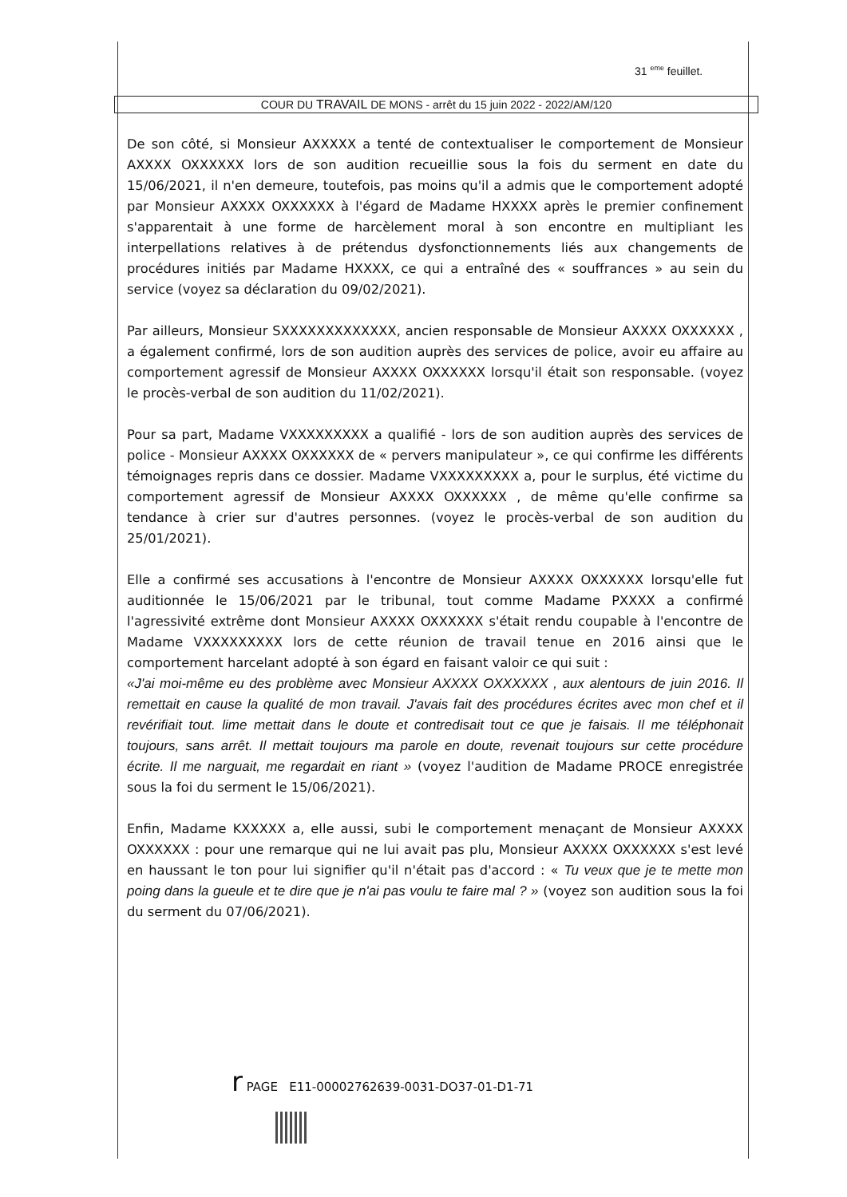31 <sup>eme</sup> feuillet.
COUR DU TRAVAIL DE MONS - arrêt du 15 juin 2022 - 2022/AM/120
De son côté, si Monsieur AXXXXX a tenté de contextualiser le comportement de Monsieur AXXXX OXXXXXX lors de son audition recueillie sous la fois du serment en date du 15/06/2021, il n'en demeure, toutefois, pas moins qu'il a admis que le comportement adopté par Monsieur AXXXX OXXXXXX à l'égard de Madame HXXXX après le premier confinement s'apparentait à une forme de harcèlement moral à son encontre en multipliant les interpellations relatives à de prétendus dysfonctionnements liés aux changements de procédures initiés par Madame HXXXX, ce qui a entraîné des « souffrances » au sein du service (voyez sa déclaration du 09/02/2021).
Par ailleurs, Monsieur SXXXXXXXXXXXXX, ancien responsable de Monsieur AXXXX OXXXXXX , a également confirmé, lors de son audition auprès des services de police, avoir eu affaire au comportement agressif de Monsieur AXXXX OXXXXXX lorsqu'il était son responsable. (voyez le procès-verbal de son audition du 11/02/2021).
Pour sa part, Madame VXXXXXXXXX a qualifié - lors de son audition auprès des services de police - Monsieur AXXXX OXXXXXX de « pervers manipulateur », ce qui confirme les différents témoignages repris dans ce dossier. Madame VXXXXXXXXX a, pour le surplus, été victime du comportement agressif de Monsieur AXXXX OXXXXXX , de même qu'elle confirme sa tendance à crier sur d'autres personnes. (voyez le procès-verbal de son audition du 25/01/2021).
Elle a confirmé ses accusations à l'encontre de Monsieur AXXXX OXXXXXX lorsqu'elle fut auditionnée le 15/06/2021 par le tribunal, tout comme Madame PXXXX a confirmé l'agressivité extrême dont Monsieur AXXXX OXXXXXX s'était rendu coupable à l'encontre de Madame VXXXXXXXXX lors de cette réunion de travail tenue en 2016 ainsi que le comportement harcelant adopté à son égard en faisant valoir ce qui suit :
«J'ai moi-même eu des problème avec Monsieur AXXXX OXXXXXX , aux alentours de juin 2016. Il remettait en cause la qualité de mon travail. J'avais fait des procédures écrites avec mon chef et il revérifiait tout. lime mettait dans le doute et contredisait tout ce que je faisais. Il me téléphonait toujours, sans arrêt. Il mettait toujours ma parole en doute, revenait toujours sur cette procédure écrite. Il me narguait, me regardait en riant » (voyez l'audition de Madame PROCE enregistrée sous la foi du serment le 15/06/2021).
Enfin, Madame KXXXXX a, elle aussi, subi le comportement menaçant de Monsieur AXXXX OXXXXXX : pour une remarque qui ne lui avait pas plu, Monsieur AXXXX OXXXXXX s'est levé en haussant le ton pour lui signifier qu'il n'était pas d'accord : « Tu veux que je te mette mon poing dans la gueule et te dire que je n'ai pas voulu te faire mal ? » (voyez son audition sous la foi du serment du 07/06/2021).
r PAGE E11-00002762639-0031-DO37-01-D1-71